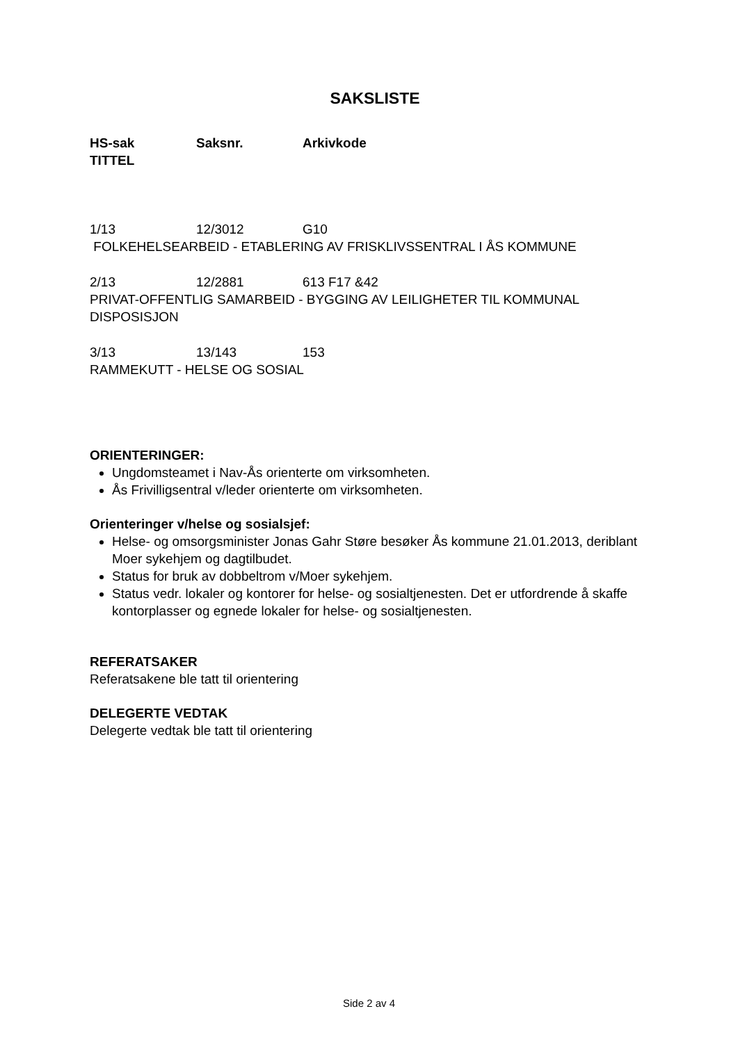SAKSLISTE
HS-sak Saksnr. Arkivkode
TITTEL
1/13 12/3012 G10
FOLKEHELSEARBEID - ETABLERING AV FRISKLIVSSENTRAL I ÅS KOMMUNE
2/13 12/2881 613 F17 &42
PRIVAT-OFFENTLIG SAMARBEID - BYGGING AV LEILIGHETER TIL KOMMUNAL DISPOSISJON
3/13 13/143 153
RAMMEKUTT - HELSE OG SOSIAL
ORIENTERINGER:
Ungdomsteamet i Nav-Ås orienterte om virksomheten.
Ås Frivilligsentral v/leder orienterte om virksomheten.
Orienteringer v/helse og sosialsjef:
Helse- og omsorgsminister Jonas Gahr Støre besøker Ås kommune 21.01.2013, deriblant Moer sykehjem og dagtilbudet.
Status for bruk av dobbeltrom v/Moer sykehjem.
Status vedr. lokaler og kontorer for helse- og sosialtjenesten. Det er utfordrende å skaffe kontorplasser og egnede lokaler for helse- og sosialtjenesten.
REFERATSAKER
Referatsakene ble tatt til orientering
DELEGERTE VEDTAK
Delegerte vedtak ble tatt til orientering
Side 2 av 4